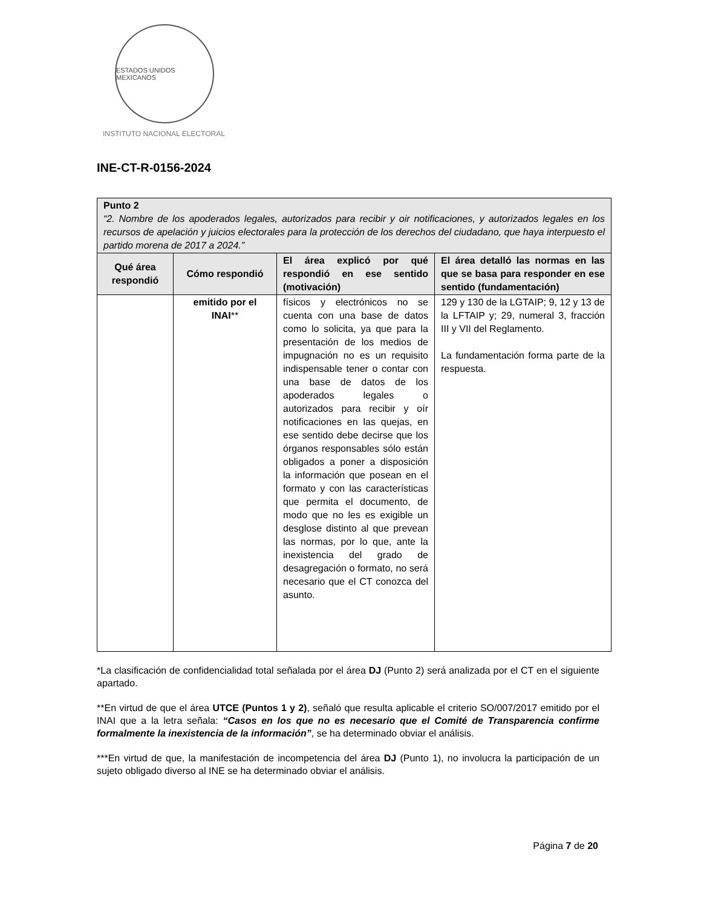ESTADOS UNIDOS MEXICANOS
INSTITUTO NACIONAL ELECTORAL
INE-CT-R-0156-2024
| Punto 2 “2. Nombre de los apoderados legales, autorizados para recibir y oir notificaciones, y autorizados legales en los recursos de apelación y juicios electorales para la protección de los derechos del ciudadano, que haya interpuesto el partido morena de 2017 a 2024.” | | | |
| --- | --- | --- | --- |
| Qué área respondió | Cómo respondió | El área explicó por qué respondió en ese sentido (motivación) | El área detalló las normas en las que se basa para responder en ese sentido (fundamentación) |
| | emitido por el INAI ** | físicos y electrónicos no se cuenta con una base de datos como lo solicita, ya que para la presentación de los medios de impugnación no es un requisito indispensable tener o contar con una base de datos de los apoderados legales o autorizados para recibir y oír notificaciones en las quejas, en ese sentido debe decirse que los órganos responsables sólo están obligados a poner a disposición la información que posean en el formato y con las características que permita el documento, de modo que no les es exigible un desglose distinto al que prevean las normas, por lo que, ante la inexistencia del grado de desagregación o formato, no será necesario que el CT conozca del asunto. | 129 y 130 de la LGTAIP; 9, 12 y 13 de la LFTAIP y; 29, numeral 3, fracción III y VII del Reglamento. La fundamentación forma parte de la respuesta. |
*La clasificación de confidencialidad total señalada por el área DJ (Punto 2) será analizada por el CT en el siguiente apartado.
**En virtud de que el área UTCE (Puntos 1 y 2), señaló que resulta aplicable el criterio SO/007/2017 emitido por el INAI que a la letra señala: “Casos en los que no es necesario que el Comité de Transparencia confirme formalmente la inexistencia de la información”, se ha determinado obviar el análisis.
***En virtud de que, la manifestación de incompetencia del área DJ (Punto 1), no involucra la participación de un sujeto obligado diverso al INE se ha determinado obviar el análisis.
Página 7 de 20